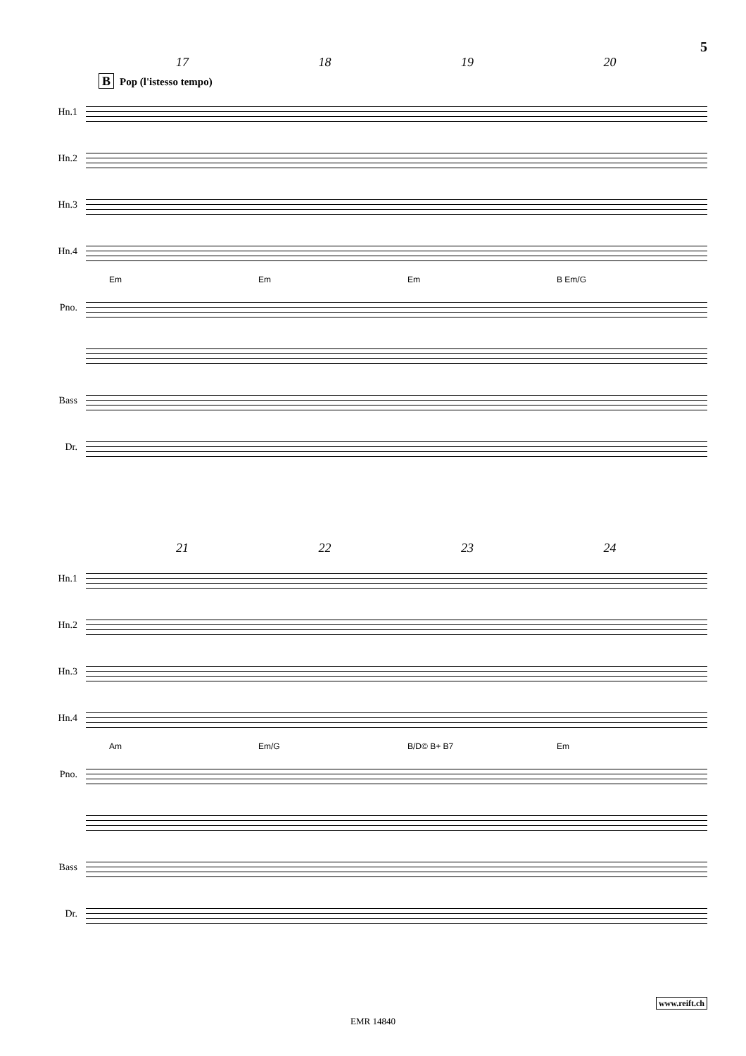5
17 18 19 20
B Pop (l'istesso tempo)
Hn.1
Hn.2
Hn.3
Hn.4
Em Em Em B Em/G
Pno.
Bass
Dr.
21 22 23 24
Hn.1
Hn.2
Hn.3
Hn.4
Am Em/G B/D© B+ B7 Em
Pno.
Bass
Dr.
www.reift.ch
EMR 14840